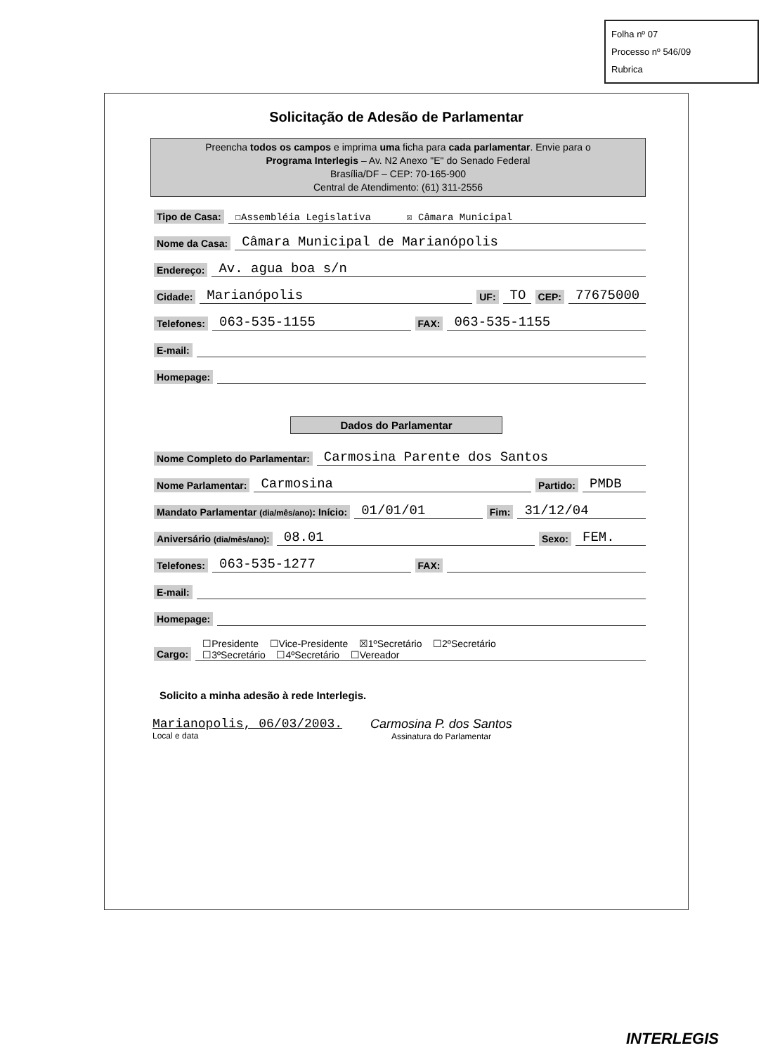Folha nº 07
Processo nº 546/09
Rubrica
Solicitação de Adesão de Parlamentar
Preencha todos os campos e imprima uma ficha para cada parlamentar. Envie para o
Programa Interlegis – Av. N2 Anexo "E" do Senado Federal
Brasília/DF – CEP: 70-165-900
Central de Atendimento: (61) 311-2556
Tipo de Casa: ☐Assembléia Legislativa ☒ Câmara Municipal
Nome da Casa: Câmara Municipal de Marianópolis
Endereço: Av. agua boa s/n
Cidade: Marianópolis UF: TO CEP: 77675000
Telefones: 063-535-1155 FAX: 063-535-1155
E-mail:
Homepage:
Dados do Parlamentar
Nome Completo do Parlamentar: Carmosina Parente dos Santos
Nome Parlamentar: Carmosina Partido: PMDB
Mandato Parlamentar (dia/mês/ano): Início: 01/01/01 Fim: 31/12/04
Aniversário (dia/mês/ano): 08.01 Sexo: FEM.
Telefones: 063-535-1277 FAX:
E-mail:
Homepage:
Cargo: ☐Presidente ☐Vice-Presidente ☒1ºSecretário ☐2ºSecretário
☐3ºSecretário ☐4ºSecretário ☐Vereador
Solicito a minha adesão à rede Interlegis.
Marianopolis, 06/03/2003.
Local e data
Carmosina P. dos Santos
Assinatura do Parlamentar
INTERLEGIS